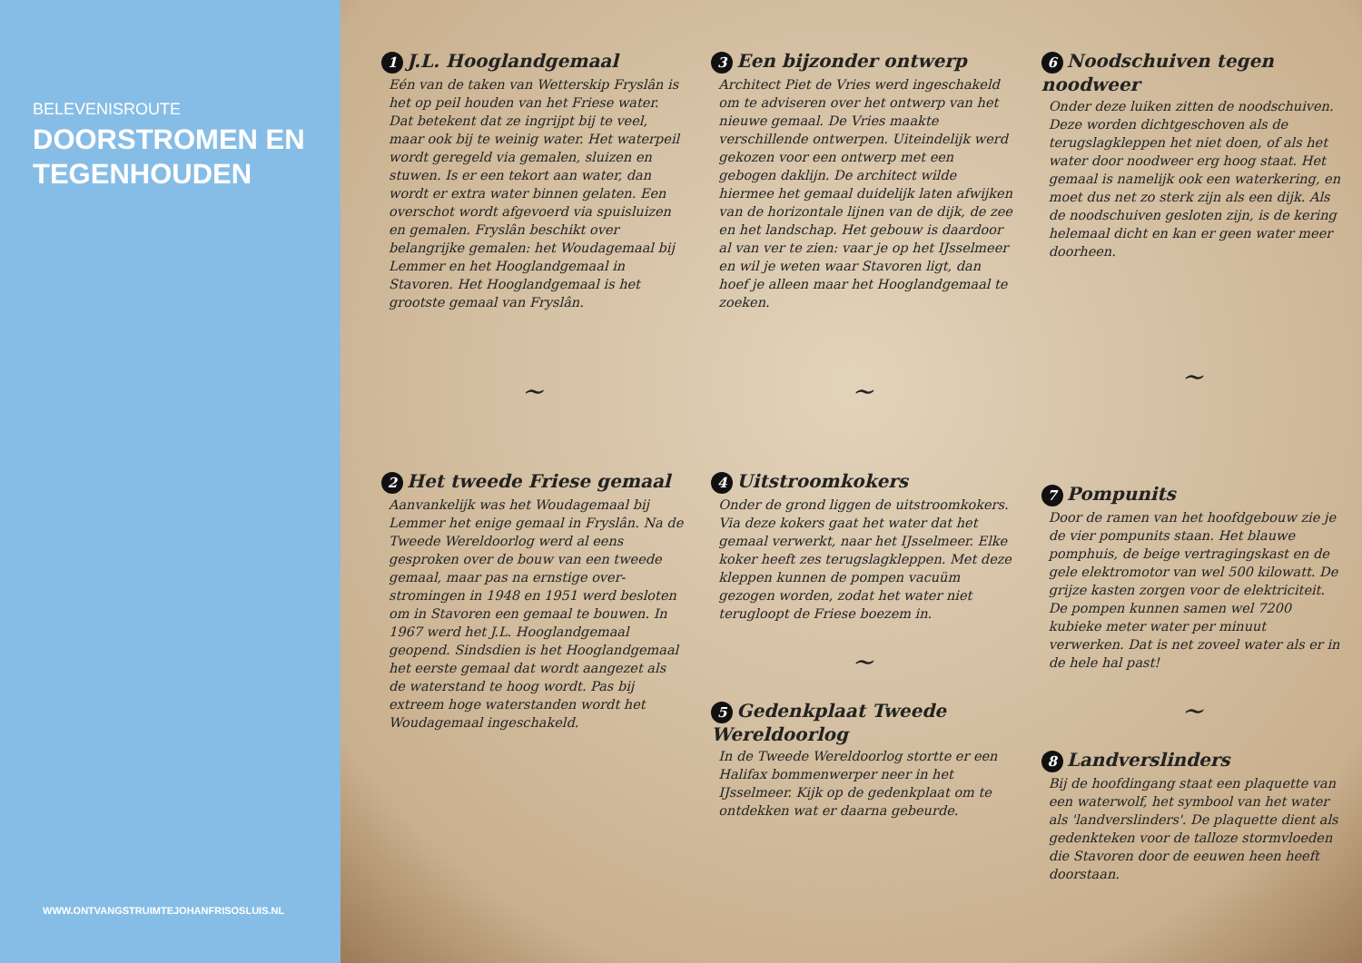BELEVENISROUTE
DOORSTROMEN EN TEGENHOUDEN
WWW.ONTVANGSTRUIMTEJOHANFRISOSLUIS.NL
1 J.L. Hooglandgemaal
Eén van de taken van Wetterskip Fryslân is het op peil houden van het Friese water. Dat betekent dat ze ingrijpt bij te veel, maar ook bij te weinig water. Het waterpeil wordt geregeld via gemalen, sluizen en stuwen. Is er een tekort aan water, dan wordt er extra water binnen gelaten. Een overschot wordt afgevoerd via spuisluizen en gemalen. Fryslân beschikt over belangrijke gemalen: het Woudagemaal bij Lemmer en het Hooglandgemaal in Stavoren. Het Hooglandgemaal is het grootste gemaal van Fryslân.
~
2 Het tweede Friese gemaal
Aanvankelijk was het Woudagemaal bij Lemmer het enige gemaal in Fryslân. Na de Tweede Wereldoorlog werd al eens gesproken over de bouw van een tweede gemaal, maar pas na ernstige over-stromingen in 1948 en 1951 werd besloten om in Stavoren een gemaal te bouwen. In 1967 werd het J.L. Hooglandgemaal geopend. Sindsdien is het Hooglandgemaal het eerste gemaal dat wordt aangezet als de waterstand te hoog wordt. Pas bij extreem hoge waterstanden wordt het Woudagemaal ingeschakeld.
3 Een bijzonder ontwerp
Architect Piet de Vries werd ingeschakeld om te adviseren over het ontwerp van het nieuwe gemaal. De Vries maakte verschillende ontwerpen. Uiteindelijk werd gekozen voor een ontwerp met een gebogen daklijn. De architect wilde hiermee het gemaal duidelijk laten afwijken van de horizontale lijnen van de dijk, de zee en het landschap. Het gebouw is daardoor al van ver te zien: vaar je op het IJsselmeer en wil je weten waar Stavoren ligt, dan hoef je alleen maar het Hooglandgemaal te zoeken.
~
4 Uitstroomkokers
Onder de grond liggen de uitstroomkokers. Via deze kokers gaat het water dat het gemaal verwerkt, naar het IJsselmeer. Elke koker heeft zes terugslagkleppen. Met deze kleppen kunnen de pompen vacuüm gezogen worden, zodat het water niet terugloopt de Friese boezem in.
~
5 Gedenkplaat Tweede Wereldoorlog
In de Tweede Wereldoorlog stortte er een Halifax bommenwerper neer in het IJsselmeer. Kijk op de gedenkplaat om te ontdekken wat er daarna gebeurde.
6 Noodschuiven tegen noodweer
Onder deze luiken zitten de noodschuiven. Deze worden dichtgeschoven als de terugslagkleppen het niet doen, of als het water door noodweer erg hoog staat. Het gemaal is namelijk ook een waterkering, en moet dus net zo sterk zijn als een dijk. Als de noodschuiven gesloten zijn, is de kering helemaal dicht en kan er geen water meer doorheen.
~
7 Pompunits
Door de ramen van het hoofdgebouw zie je de vier pompunits staan. Het blauwe pomphuis, de beige vertragingskast en de gele elektromotor van wel 500 kilowatt. De grijze kasten zorgen voor de elektriciteit. De pompen kunnen samen wel 7200 kubieke meter water per minuut verwerken. Dat is net zoveel water als er in de hele hal past!
~
8 Landverslinders
Bij de hoofdingang staat een plaquette van een waterwolf, het symbool van het water als 'landverslinders'. De plaquette dient als gedenkteken voor de talloze stormvloeden die Stavoren door de eeuwen heen heeft doorstaan.